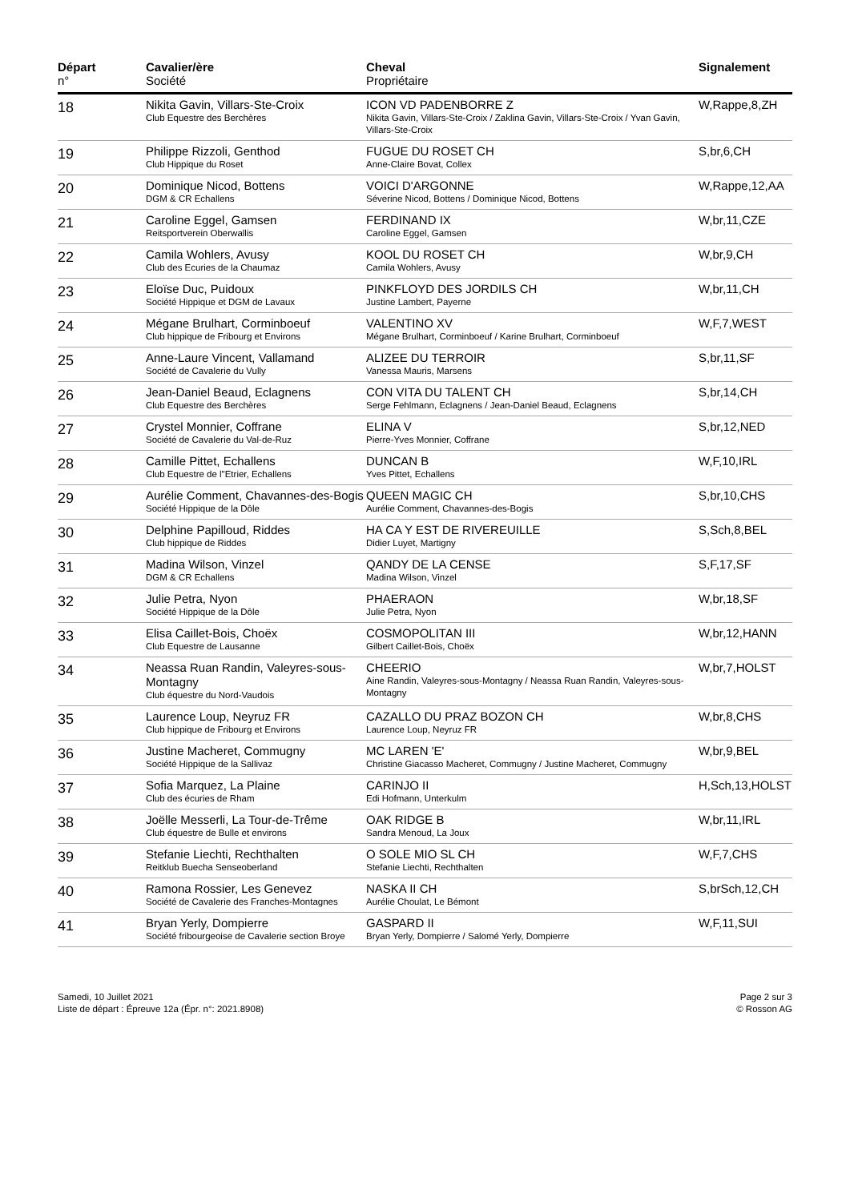| Départ n° | Cavalier/ère Société | Cheval Propriétaire | Signalement |
| --- | --- | --- | --- |
| 18 | Nikita Gavin, Villars-Ste-Croix Club Equestre des Berchères | ICON VD PADENBORRE Z Nikita Gavin, Villars-Ste-Croix / Zaklina Gavin, Villars-Ste-Croix / Yvan Gavin, Villars-Ste-Croix | W,Rappe,8,ZH |
| 19 | Philippe Rizzoli, Genthod Club Hippique du Roset | FUGUE DU ROSET CH Anne-Claire Bovat, Collex | S,br,6,CH |
| 20 | Dominique Nicod, Bottens DGM & CR Echallens | VOICI D'ARGONNE Séverine Nicod, Bottens / Dominique Nicod, Bottens | W,Rappe,12,AA |
| 21 | Caroline Eggel, Gamsen Reitsportverein Oberwallis | FERDINAND IX Caroline Eggel, Gamsen | W,br,11,CZE |
| 22 | Camila Wohlers, Avusy Club des Ecuries de la Chaumaz | KOOL DU ROSET CH Camila Wohlers, Avusy | W,br,9,CH |
| 23 | Eloïse Duc, Puidoux Société Hippique et DGM de Lavaux | PINKFLOYD DES JORDILS CH Justine Lambert, Payerne | W,br,11,CH |
| 24 | Mégane Brulhart, Corminboeuf Club hippique de Fribourg et Environs | VALENTINO XV Mégane Brulhart, Corminboeuf / Karine Brulhart, Corminboeuf | W,F,7,WEST |
| 25 | Anne-Laure Vincent, Vallamand Société de Cavalerie du Vully | ALIZEE DU TERROIR Vanessa Mauris, Marsens | S,br,11,SF |
| 26 | Jean-Daniel Beaud, Eclagnens Club Equestre des Berchères | CON VITA DU TALENT CH Serge Fehlmann, Eclagnens / Jean-Daniel Beaud, Eclagnens | S,br,14,CH |
| 27 | Crystel Monnier, Coffrane Société de Cavalerie du Val-de-Ruz | ELINA V Pierre-Yves Monnier, Coffrane | S,br,12,NED |
| 28 | Camille Pittet, Echallens Club Equestre de l"Etrier, Echallens | DUNCAN B Yves Pittet, Echallens | W,F,10,IRL |
| 29 | Aurélie Comment, Chavannes-des-Bogis Société Hippique de la Dôle | QUEEN MAGIC CH Aurélie Comment, Chavannes-des-Bogis | S,br,10,CHS |
| 30 | Delphine Papilloud, Riddes Club hippique de Riddes | HA CA Y EST DE RIVEREUILLE Didier Luyet, Martigny | S,Sch,8,BEL |
| 31 | Madina Wilson, Vinzel DGM & CR Echallens | QANDY DE LA CENSE Madina Wilson, Vinzel | S,F,17,SF |
| 32 | Julie Petra, Nyon Société Hippique de la Dôle | PHAERAON Julie Petra, Nyon | W,br,18,SF |
| 33 | Elisa Caillet-Bois, Choëx Club Equestre de Lausanne | COSMOPOLITAN III Gilbert Caillet-Bois, Choëx | W,br,12,HANN |
| 34 | Neassa Ruan Randin, Valeyres-sous-Montagny Club équestre du Nord-Vaudois | CHEERIO Aine Randin, Valeyres-sous-Montagny / Neassa Ruan Randin, Valeyres-sous-Montagny | W,br,7,HOLST |
| 35 | Laurence Loup, Neyruz FR Club hippique de Fribourg et Environs | CAZALLO DU PRAZ BOZON CH Laurence Loup, Neyruz FR | W,br,8,CHS |
| 36 | Justine Macheret, Commugny Société Hippique de la Sallivaz | MC LAREN 'E' Christine Giacasso Macheret, Commugny / Justine Macheret, Commugny | W,br,9,BEL |
| 37 | Sofia Marquez, La Plaine Club des écuries de Rham | CARINJO II Edi Hofmann, Unterkulm | H,Sch,13,HOLST |
| 38 | Joëlle Messerli, La Tour-de-Trême Club équestre de Bulle et environs | OAK RIDGE B Sandra Menoud, La Joux | W,br,11,IRL |
| 39 | Stefanie Liechti, Rechthalten Reitklub Buecha Senseoberland | O SOLE MIO SL CH Stefanie Liechti, Rechthalten | W,F,7,CHS |
| 40 | Ramona Rossier, Les Genevez Société de Cavalerie des Franches-Montagnes | NASKA II CH Aurélie Choulat, Le Bémont | S,brSch,12,CH |
| 41 | Bryan Yerly, Dompierre Société fribourgeoise de Cavalerie section Broye | GASPARD II Bryan Yerly, Dompierre / Salomé Yerly, Dompierre | W,F,11,SUI |
Samedi, 10 Juillet 2021
Liste de départ : Épreuve 12a (Épr. n°: 2021.8908)
Page 2 sur 3
© Rosson AG